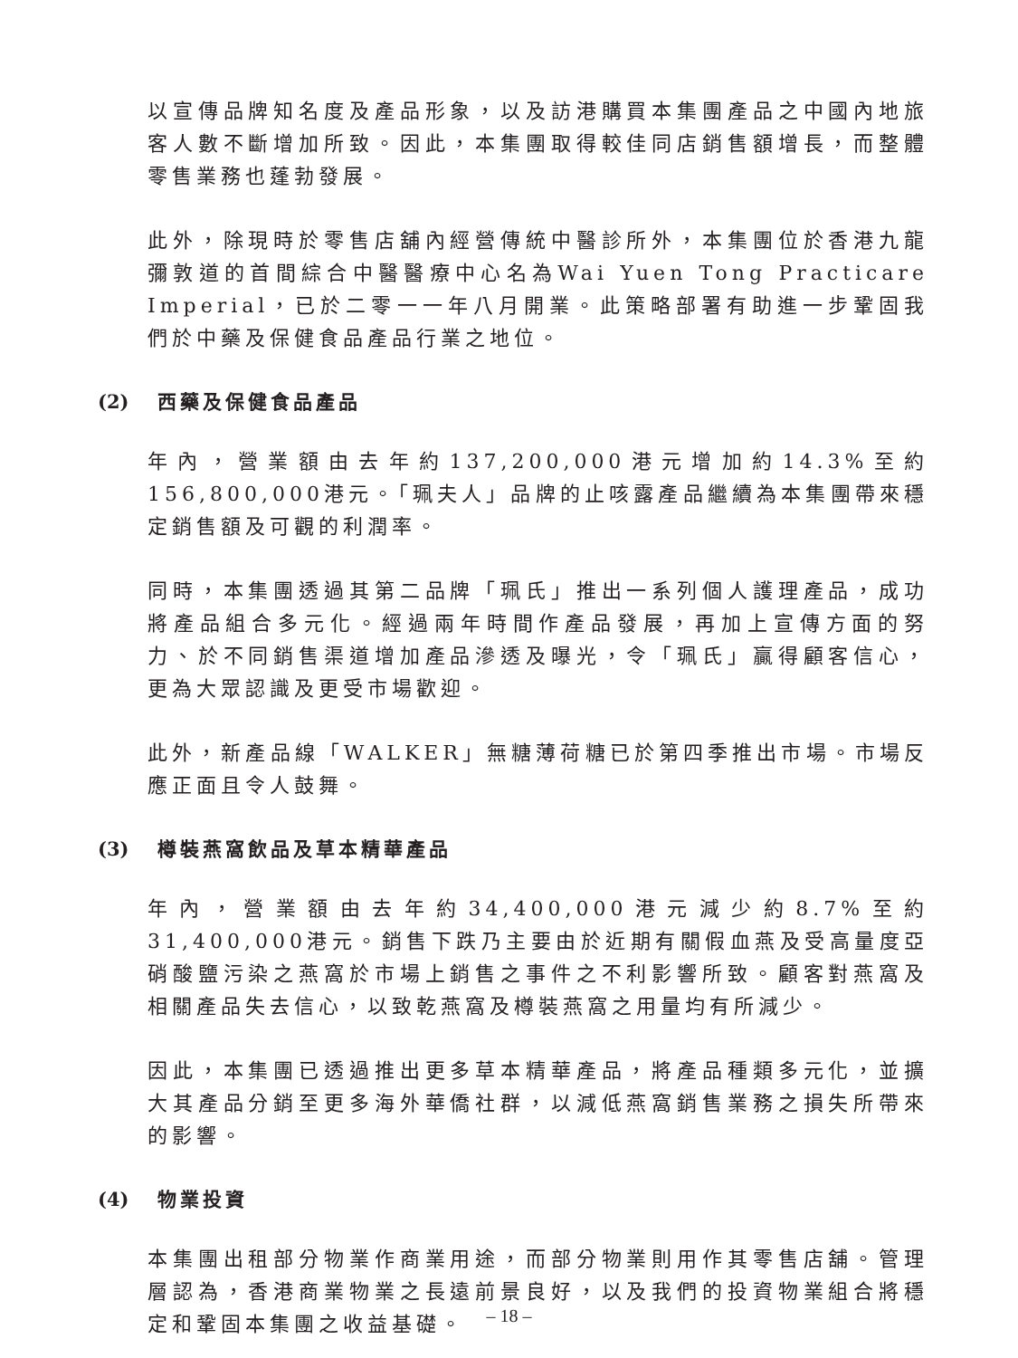以宣傳品牌知名度及產品形象，以及訪港購買本集團產品之中國內地旅客人數不斷增加所致。因此，本集團取得較佳同店銷售額增長，而整體零售業務也蓬勃發展。
此外，除現時於零售店舖內經營傳統中醫診所外，本集團位於香港九龍彌敦道的首間綜合中醫醫療中心名為Wai Yuen Tong Practicare Imperial，已於二零一一年八月開業。此策略部署有助進一步鞏固我們於中藥及保健食品產品行業之地位。
(2) 西藥及保健食品產品
年內，營業額由去年約137,200,000港元增加約14.3%至約156,800,000港元。「珮夫人」品牌的止咳露產品繼續為本集團帶來穩定銷售額及可觀的利潤率。
同時，本集團透過其第二品牌「珮氏」推出一系列個人護理產品，成功將產品組合多元化。經過兩年時間作產品發展，再加上宣傳方面的努力、於不同銷售渠道增加產品滲透及曝光，令「珮氏」贏得顧客信心，更為大眾認識及更受市場歡迎。
此外，新產品線「WALKER」無糖薄荷糖已於第四季推出市場。市場反應正面且令人鼓舞。
(3) 樽裝燕窩飲品及草本精華產品
年內，營業額由去年約34,400,000港元減少約8.7%至約31,400,000港元。銷售下跌乃主要由於近期有關假血燕及受高量度亞硝酸鹽污染之燕窩於市場上銷售之事件之不利影響所致。顧客對燕窩及相關產品失去信心，以致乾燕窩及樽裝燕窩之用量均有所減少。
因此，本集團已透過推出更多草本精華產品，將產品種類多元化，並擴大其產品分銷至更多海外華僑社群，以減低燕窩銷售業務之損失所帶來的影響。
(4) 物業投資
本集團出租部分物業作商業用途，而部分物業則用作其零售店舖。管理層認為，香港商業物業之長遠前景良好，以及我們的投資物業組合將穩定和鞏固本集團之收益基礎。
– 18 –